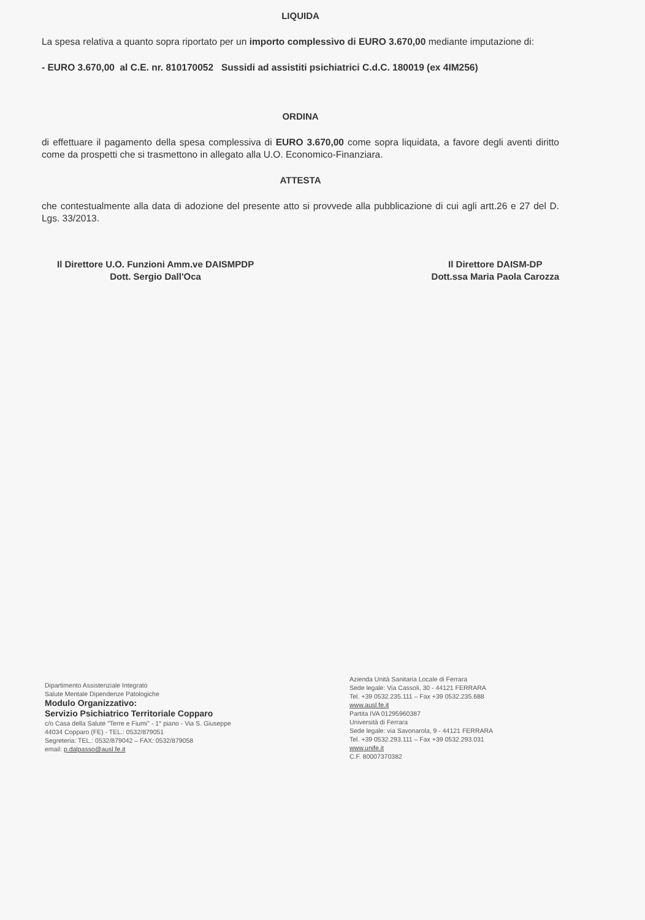LIQUIDA
La spesa relativa a quanto sopra riportato per un importo complessivo di EURO 3.670,00 mediante imputazione di:
- EURO 3.670,00 al C.E. nr. 810170052 Sussidi ad assistiti psichiatrici C.d.C. 180019 (ex 4IM256)
ORDINA
di effettuare il pagamento della spesa complessiva di EURO 3.670,00 come sopra liquidata, a favore degli aventi diritto come da prospetti che si trasmettono in allegato alla U.O. Economico-Finanziara.
ATTESTA
che contestualmente alla data di adozione del presente atto si provvede alla pubblicazione di cui agli artt.26 e 27 del D. Lgs. 33/2013.
Il Direttore U.O. Funzioni Amm.ve DAISMPDP
Dott. Sergio Dall'Oca
Il Direttore DAISM-DP
Dott.ssa Maria Paola Carozza
Dipartimento Assistenziale Integrato
Salute Mentale Dipendenze Patologiche
Modulo Organizzativo:
Servizio Psichiatrico Territoriale Copparo
c/o Casa della Salute "Terre e Fiumi" - 1° piano - Via S. Giuseppe
44034 Copparo (FE) - TEL.: 0532/879051
Segreteria: TEL.: 0532/879042 – FAX: 0532/879058
email: p.dalpasso@ausl.fe.it
Azienda Unità Sanitaria Locale di Ferrara
Sede legale: Via Cassoli, 30 - 44121 FERRARA
Tel. +39 0532.235.111 – Fax +39 0532.235.688
www.ausl.fe.it
Partita IVA 01295960387
Università di Ferrara
Sede legale: via Savonarola, 9 - 44121 FERRARA
Tel. +39 0532.293.111 – Fax +39 0532.293.031
www.unife.it
C.F. 80007370382